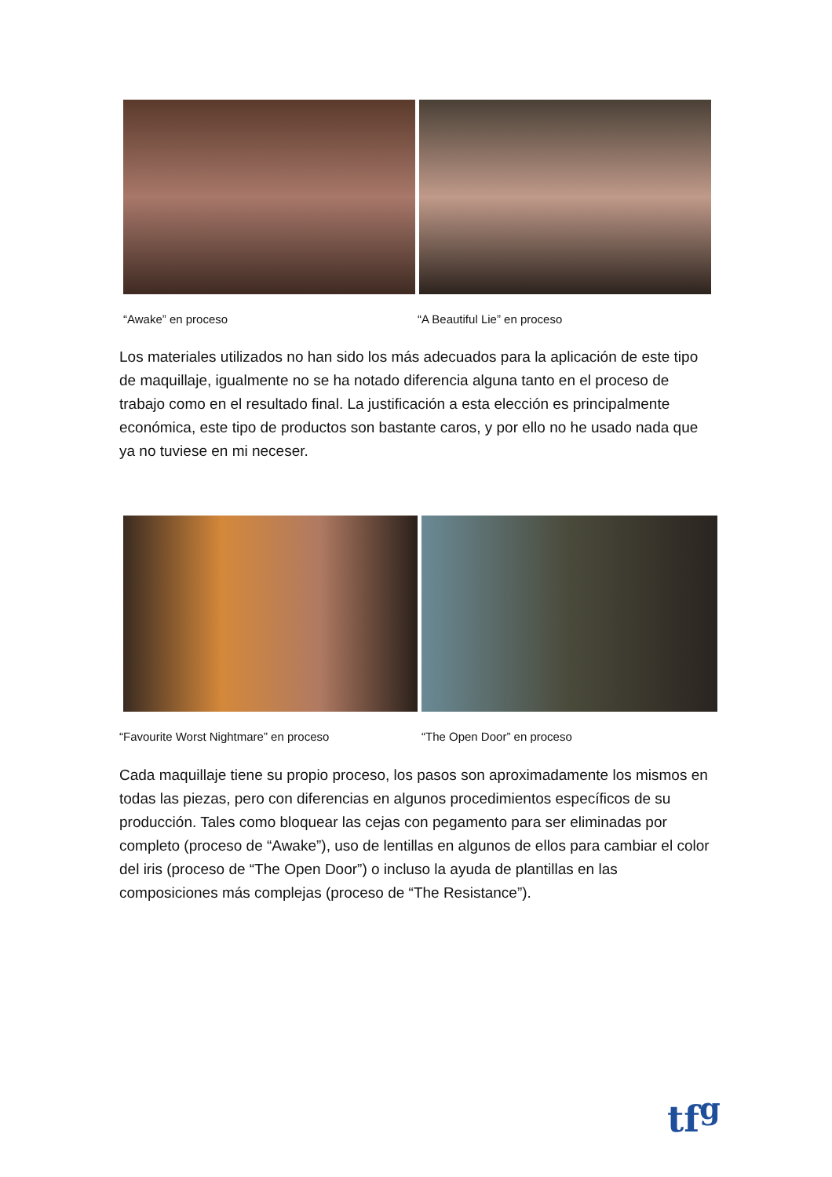“Awake” en proceso “A Beautiful Lie” en proceso
Los materiales utilizados no han sido los más adecuados para la aplicación de este tipo de maquillaje, igualmente no se ha notado diferencia alguna tanto en el proceso de trabajo como en el resultado final. La justificación a esta elección es principalmente económica, este tipo de productos son bastante caros, y por ello no he usado nada que ya no tuviese en mi neceser.
“Favourite Worst Nightmare” en proceso
“The Open Door” en proceso
Cada maquillaje tiene su propio proceso, los pasos son aproximadamente los mismos en todas las piezas, pero con diferencias en algunos procedimientos específicos de su producción. Tales como bloquear las cejas con pegamento para ser eliminadas por completo (proceso de “Awake”), uso de lentillas en algunos de ellos para cambiar el color del iris (proceso de “The Open Door”) o incluso la ayuda de plantillas en las composiciones más complejas (proceso de “The Resistance”).
tf<sup>g</sup>